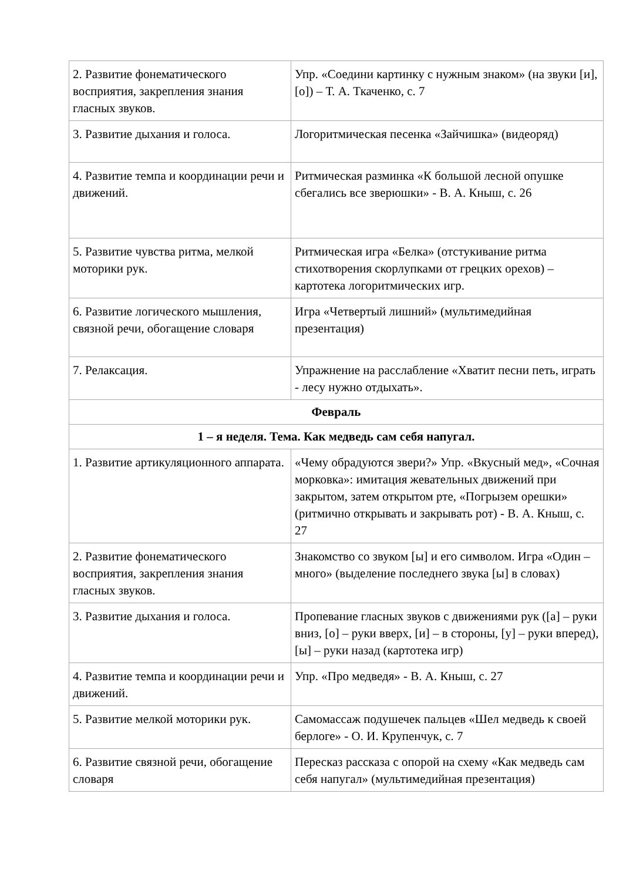| 2. Развитие фонематического восприятия, закрепления знания гласных звуков. | Упр. «Соедини картинку с нужным знаком» (на звуки [и], [о]) – Т. А. Ткаченко, с. 7 |
| 3. Развитие дыхания и голоса. | Логоритмическая песенка «Зайчишка» (видеоряд) |
| 4. Развитие темпа и координации речи и движений. | Ритмическая разминка «К большой лесной опушке сбегались все зверюшки» - В. А. Кныш, с. 26 |
| 5. Развитие чувства ритма, мелкой моторики рук. | Ритмическая игра «Белка» (отстукивание ритма стихотворения скорлупками от грецких орехов) – картотека логоритмических игр. |
| 6. Развитие логического мышления, связной речи, обогащение словаря | Игра «Четвертый лишний» (мультимедийная презентация) |
| 7. Релаксация. | Упражнение на расслабление «Хватит песни петь, играть - лесу нужно отдыхать». |
| Февраль | |
| 1 – я неделя. Тема. Как медведь сам себя напугал. | |
| 1. Развитие артикуляционного аппарата. | «Чему обрадуются звери?» Упр. «Вкусный мед», «Сочная морковка»: имитация жевательных движений при закрытом, затем открытом рте, «Погрызем орешки» (ритмично открывать и закрывать рот) - В. А. Кныш, с. 27 |
| 2. Развитие фонематического восприятия, закрепления знания гласных звуков. | Знакомство со звуком [ы] и его символом. Игра «Один – много» (выделение последнего звука [ы] в словах) |
| 3. Развитие дыхания и голоса. | Пропевание гласных звуков с движениями рук ([а] – руки вниз, [о] – руки вверх, [и] – в стороны, [у] – руки вперед), [ы] – руки назад (картотека игр) |
| 4. Развитие темпа и координации речи и движений. | Упр. «Про медведя» - В. А. Кныш, с. 27 |
| 5. Развитие мелкой моторики рук. | Самомассаж подушечек пальцев «Шел медведь к своей берлоге» - О. И. Крупенчук, с. 7 |
| 6. Развитие связной речи, обогащение словаря | Пересказ рассказа с опорой на схему «Как медведь сам себя напугал» (мультимедийная презентация) |